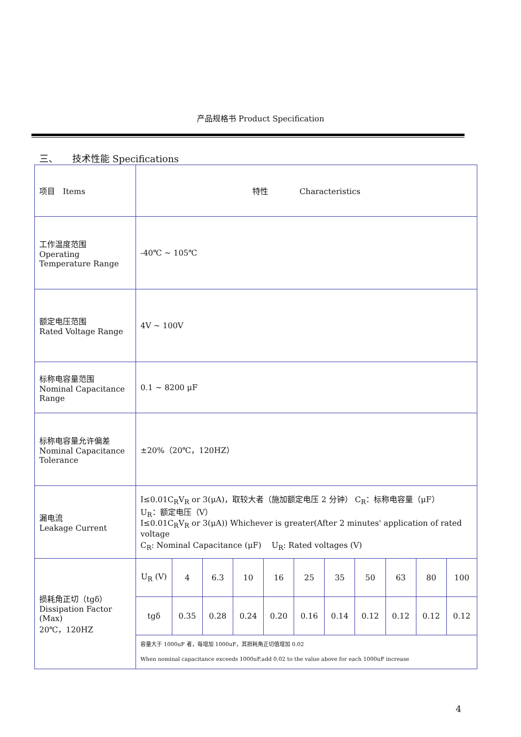产品规格书 Product Specification
三、　　技术性能 Specifications
| 项目 Items | 特性 Characteristics | | | | | | | | | | |
| 工作温度范围 Operating Temperature Range | -40℃ ~ 105℃ | | | | | | | | | | |
| 额定电压范围 Rated Voltage Range | 4V ~ 100V | | | | | | | | | | |
| 标称电容量范围 Nominal Capacitance Range | 0.1 ~ 8200 μF | | | | | | | | | | |
| 标称电容量允许偏差 Nominal Capacitance Tolerance | ±20%（20℃，120HZ） | | | | | | | | | | |
| 漏电流 Leakage Current | I≤0.01C<sub>R</sub>V<sub>R</sub> or 3(μA)，取较大者（施加额定电压 2 分钟） C<sub>R</sub>：标称电容量（μF） U<sub>R</sub>：额定电压（V） I≤0.01C<sub>R</sub>V<sub>R</sub> or 3(μA)) Whichever is greater(After 2 minutes' application of rated voltage C<sub>R</sub>: Nominal Capacitance (μF) U<sub>R</sub>: Rated voltages (V) | | | | | | | | | | |
| 损耗角正切（tgδ） Dissipation Factor (Max) 20℃，120HZ | U<sub>R</sub> (V) | 4 | 6.3 | 10 | 16 | 25 | 35 | 50 | 63 | 80 | 100 |
| | tgδ | 0.35 | 0.28 | 0.24 | 0.20 | 0.16 | 0.14 | 0.12 | 0.12 | 0.12 | 0.12 |
| | 容量大于 1000uF 者，每增加 1000uF，其损耗角正切值增加 0.02 When nominal capacitance exceeds 1000uF,add 0.02 to the value above for each 1000uF increase | | | | | | | | | | |
4